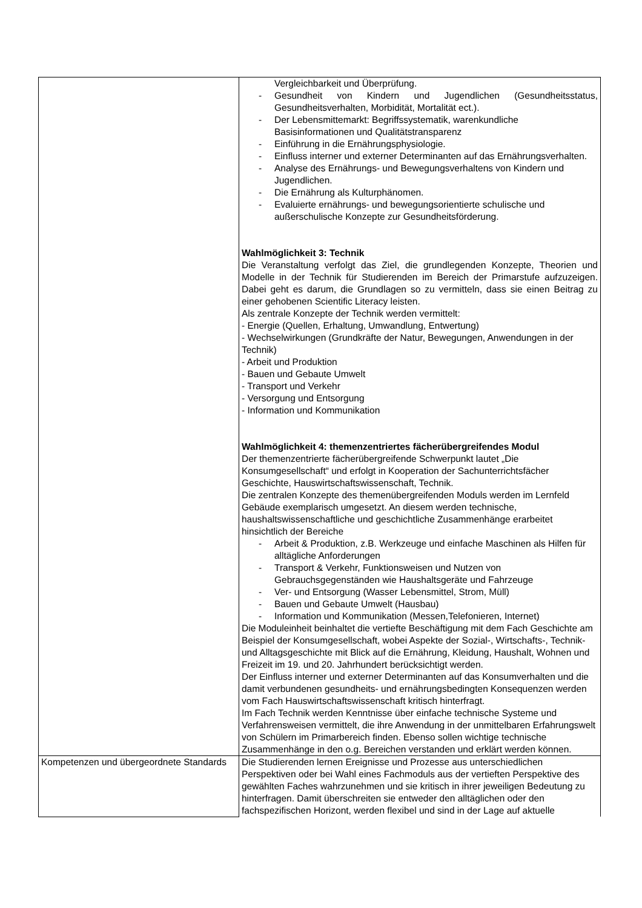| | Vergleichbarkeit und Überprüfung. - Gesundheit von Kindern und Jugendlichen (Gesundheitsstatus, Gesundheitsverhalten, Morbidität, Mortalität ect.). - Der Lebensmittemarkt: Begriffssystematik, warenkundliche Basisinformationen und Qualitätstransparenz - Einführung in die Ernährungsphysiologie. - Einfluss interner und externer Determinanten auf das Ernährungsverhalten. - Analyse des Ernährungs- und Bewegungsverhaltens von Kindern und Jugendlichen. - Die Ernährung als Kulturphänomen. - Evaluierte ernährungs- und bewegungsorientierte schulische und außerschulische Konzepte zur Gesundheitsförderung. Wahlmöglichkeit 3: Technik Die Veranstaltung verfolgt das Ziel, die grundlegenden Konzepte, Theorien und Modelle in der Technik für Studierenden im Bereich der Primarstufe aufzuzeigen. Dabei geht es darum, die Grundlagen so zu vermitteln, dass sie einen Beitrag zu einer gehobenen Scientific Literacy leisten. Als zentrale Konzepte der Technik werden vermittelt: - Energie (Quellen, Erhaltung, Umwandlung, Entwertung) - Wechselwirkungen (Grundkräfte der Natur, Bewegungen, Anwendungen in der Technik) - Arbeit und Produktion - Bauen und Gebaute Umwelt - Transport und Verkehr - Versorgung und Entsorgung - Information und Kommunikation Wahlmöglichkeit 4: themenzentriertes fächerübergreifendes Modul Der themenzentrierte fächerübergreifende Schwerpunkt lautet „Die Konsumgesellschaft“ und erfolgt in Kooperation der Sachunterrichtsfächer Geschichte, Hauswirtschaftswissenschaft, Technik. Die zentralen Konzepte des themenübergreifenden Moduls werden im Lernfeld Gebäude exemplarisch umgesetzt. An diesem werden technische, haushaltswissenschaftliche und geschichtliche Zusammenhänge erarbeitet hinsichtlich der Bereiche - Arbeit & Produktion, z.B. Werkzeuge und einfache Maschinen als Hilfen für alltägliche Anforderungen - Transport & Verkehr, Funktionsweisen und Nutzen von Gebrauchsgegenständen wie Haushaltsgeräte und Fahrzeuge - Ver- und Entsorgung (Wasser Lebensmittel, Strom, Müll) - Bauen und Gebaute Umwelt (Hausbau) - Information und Kommunikation (Messen,Telefonieren, Internet) Die Moduleinheit beinhaltet die vertiefte Beschäftigung mit dem Fach Geschichte am Beispiel der Konsumgesellschaft, wobei Aspekte der Sozial-, Wirtschafts-, Technik- und Alltagsgeschichte mit Blick auf die Ernährung, Kleidung, Haushalt, Wohnen und Freizeit im 19. und 20. Jahrhundert berücksichtigt werden. Der Einfluss interner und externer Determinanten auf das Konsumverhalten und die damit verbundenen gesundheits- und ernährungsbedingten Konsequenzen werden vom Fach Hauswirtschaftswissenschaft kritisch hinterfragt. Im Fach Technik werden Kenntnisse über einfache technische Systeme und Verfahrensweisen vermittelt, die ihre Anwendung in der unmittelbaren Erfahrungswelt von Schülern im Primarbereich finden. Ebenso sollen wichtige technische Zusammenhänge in den o.g. Bereichen verstanden und erklärt werden können. |
| Kompetenzen und übergeordnete Standards | Die Studierenden lernen Ereignisse und Prozesse aus unterschiedlichen Perspektiven oder bei Wahl eines Fachmoduls aus der vertieften Perspektive des gewählten Faches wahrzunehmen und sie kritisch in ihrer jeweiligen Bedeutung zu hinterfragen. Damit überschreiten sie entweder den alltäglichen oder den fachspezifischen Horizont, werden flexibel und sind in der Lage auf aktuelle |